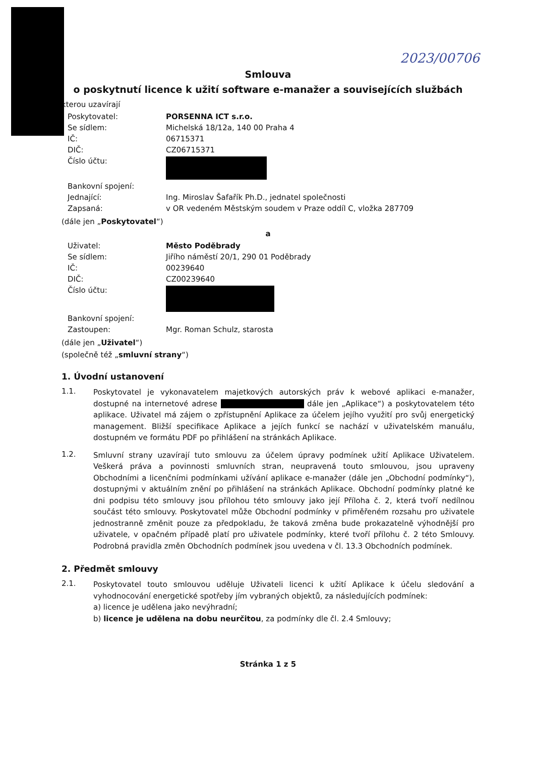2023/00706
Smlouva
o poskytnutí licence k užití software e-manažer a souvisejících službách
kterou uzavírají
Poskytovatel:
PORSENNA ICT s.r.o.
Se sídlem:
Michelská 18/12a, 140 00 Praha 4
IČ:
06715371
DIČ:
CZ06715371
Číslo účtu:
Bankovní spojení:
Jednající:
Ing. Miroslav Šafařík Ph.D., jednatel společnosti
Zapsaná:
v OR vedeném Městským soudem v Praze oddíl C, vložka 287709
(dále jen „Poskytovatel“)
a
Uživatel:
Město Poděbrady
Se sídlem:
Jiřího náměstí 20/1, 290 01 Poděbrady
IČ:
00239640
DIČ:
CZ00239640
Číslo účtu:
Bankovní spojení:
Zastoupen:
Mgr. Roman Schulz, starosta
(dále jen „Uživatel“)
(společně též „smluvní strany“)
1. Úvodní ustanovení
1.1.
Poskytovatel je vykonavatelem majetkových autorských práv k webové aplikaci e-manažer, dostupné na internetové adrese dále jen „Aplikace“) a poskytovatelem této aplikace. Uživatel má zájem o zpřístupnění Aplikace za účelem jejího využití pro svůj energetický management. Bližší specifikace Aplikace a jejích funkcí se nachází v uživatelském manuálu, dostupném ve formátu PDF po přihlášení na stránkách Aplikace.
1.2.
Smluvní strany uzavírají tuto smlouvu za účelem úpravy podmínek užití Aplikace Uživatelem. Veškerá práva a povinnosti smluvních stran, neupravená touto smlouvou, jsou upraveny Obchodními a licenčními podmínkami užívání aplikace e-manažer (dále jen „Obchodní podmínky“), dostupnými v aktuálním znění po přihlášení na stránkách Aplikace. Obchodní podmínky platné ke dni podpisu této smlouvy jsou přílohou této smlouvy jako její Příloha č. 2, která tvoří nedílnou součást této smlouvy. Poskytovatel může Obchodní podmínky v přiměřeném rozsahu pro uživatele jednostranně změnit pouze za předpokladu, že taková změna bude prokazatelně výhodnější pro uživatele, v opačném případě platí pro uživatele podmínky, které tvoří přílohu č. 2 této Smlouvy. Podrobná pravidla změn Obchodních podmínek jsou uvedena v čl. 13.3 Obchodních podmínek.
2. Předmět smlouvy
2.1.
Poskytovatel touto smlouvou uděluje Uživateli licenci k užití Aplikace k účelu sledování a vyhodnocování energetické spotřeby jím vybraných objektů, za následujících podmínek:
a) licence je udělena jako nevýhradní;
b) licence je udělena na dobu neurčitou, za podmínky dle čl. 2.4 Smlouvy;
Stránka 1 z 5